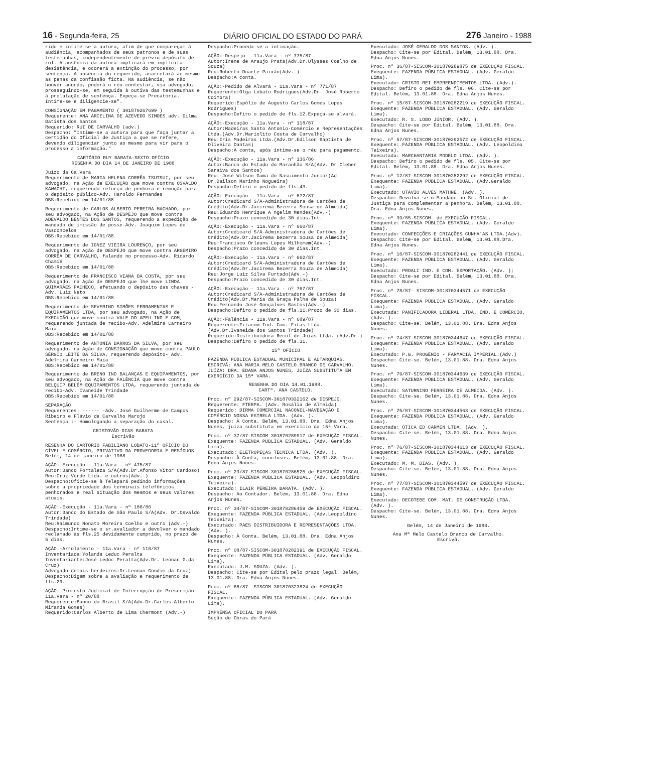16 - Segunda-feira, 25 DIÁRIO OFICIAL DO ESTADO DO PARÁ 276 Janeiro - 1988
rido e intime-se a autora, afim de que compareçam à audiência, acompanhados de seus patronos e de suas testemunhas, independentemente de prévio depósito de rol. A ausência da autora implicará em implícita desistência, e ocorerá a extinção do processo, por sentença. A ausência do requerido, acarretará ao mesmo as penas da confissão ficta. Na audiência, se não houver acordo, poderá o réu contestar, via advogado, prosseguindo-se, em seguida à outiva das testemunhas e à prolatação de sentença. Expeça-se Precatória. Intime-se e diligencie-se".
CONSIGNAÇÃO EM PAGAMENTO ( 301870267699 )
Requerente: ANA ARCELINA DE AZEVEDO SIMOES adv. Dilma Batista dos Santos
Requerido: RUI DE CARVALHO (adv.)
Despacho: "Intime-se a autora para que faça juntar a certidão do Oficial de Justiça a que se refere, devendo diligenciar junto ao mesmo para vir para o processo à informação."
CARTÓRIO RUY BARATA-SEXTO OFÍCIO
RESENHA DO DIA 14 DE JANEIRO DE 1988
Juízo da 6a.Vara
Requerimento de MARIA HELENA CORRÊA TSUTSUI, por seu advogado, na Ação de EXECUÇÃO que move contra OSVALDO KAWACHI, requerendo reforço de penhora e remoção para o depósito público-Adv. Haroldo Fernandes
OBS:Recebido em 14/01/88
Requerimento de CARLOS ALBERTO PEREIRA MACHADO, por seu advogado, na Ação de DESPEJO que move contra ADEVALDO BENTES DOS SANTOS, requerendo a expedição de mandado de imissão de posse-Adv. Joaquim Lopes de Vasconcelos
OBS:Recebido em 14/01/88
Requerimento de IGNEZ VIEIRA LOURENÇO, por seu advogado, na Ação de DESPEJO que move contra ARGEMIRO CORRÊA DE CARVALHO, falando no processo-Adv. Ricardo Chamié
OBS:Recebido em 14/01/88
Requerimento de FRANCISCO VIANA DA COSTA, por seu advogado, na Ação de DESPEJO que lhe move LINDA GUIMARÃES PACHECO, efetuando o depósito das chaves - Adv. Luiz Neto
OBS:Recebido em 14/01/88
Requerimento de SEVERINO SIMÕES FERRAMENTAS E EQUIPAMENTOS LTDA, por seu advogado, na Ação de EXECUÇÃO que move contra VALE DO APEU IND E COM, requerendo juntada de recibo-Adv. Adelmira Carneiro Maia
OBS:Recebido em 14/01/88
Requerimento de ANTONIA BARROS DA SILVA, por seu advogado, na Ação de CONSIGNAÇÃO que move contra PAULO SÉRGIO LEITE DA SILVA, requerendo depósito- Adv. Adelmira Carneiro Maia
OBS:Recebido em 14/01/88
Requerimento de BRENO IND BALANÇAS E EQUIPAMENTOS, por seu advogado, na Ação de FALÊNCIA que move contra BELQUIP BELÉM EQUIPAMENTOS LTDA, requerendo juntada de recibo-Adv. Ivaneide Trindade
OBS:Recebido em 14/01/88
SEPARAÇÃO
Requerentes: ------ -Adv. José Guilherme de Campos Ribeiro e Flávio de Carvalho Marojo
Sentença :- Homologando a separação do casal.
CRISTOVÃO DIAS BARATA
Escrivão
RESENHA DO CARTÓRIO FABILIANO LOBATO-11º OFÍCIO DO CÍVEL E COMÉRCIO, PRIVATIVO DA PROVEDORIA E RESÍDUOS - Belém, 14 de janeiro de 1988
AÇÃO:-Execução - 11a.Vara - nº 475/87
Autor:Banco Fortaleza S/A(Adv.Dr.Afonso Vitor Cardoso)
Reu:Cruz Verde Ltda. e outros(Adv.-)
Despacho:Oficie-se à Telepará pedindo informações sobre a propriedade dos terminais telefônicos penhorados e real situação dos mesmos e seus valores atuais.
AÇÃO:-Execução - 11a.Vara - nº 188/86
Autor:Banco do Estado de São Paulo S/A(Adv. Dr.Osvaldo Trindade)
Reu:Raimundo Nonato Moreira Coelho e outro (Adv.-)
Despacho:Intime-se o sr.avaliador a devolver o mandado reclamado às fls.25 devidamente cumprido, no prazo de 5 dias.
AÇÃO:-Arrolamento - 11a.Vara - nº 116/87
Inventariada:Yolanda Leduc Peralta
Inventariante:José Ledoc Peralta(Adv.Dr. Leonan G.da Cruz)
Advogado demais herdeiros:Dr.Leonan Gondim da Cruz)
Despacho:Digam sobre a avaliação e requerimento de fls.29.
AÇÃO:-Protesto Judicial de Interrupção de Prescrição - 11a.Vara - nº 20/88
Requerente:Banco do Brasil S/A(Adv.Dr.Carlos Alberto Miranda Gomes)
Requerido:Carlos Alberto de Lima Chermont (Adv.-)
Despacho:Proceda-se a intimação.
AÇÃO:-Despejo - 11a.Vara - nº 775/87
Autor:Irene de Araujo Prata(Adv.Dr.Ulysses Coelho de Souza)
Reu:Roberto Duarte Paixão(Adv.-)
Despacho:À conta.
AÇÃO:-Pedido de Alvará - 11a.Vara - nº 771/87
Requerente:Olga Lobato Rodrigues(Adv.Dr. José Roberto Coimbra)
Requerido:Espólio de Augusto Carlos Gomes Lopes Rodrigues)
Despacho:Defiro o pedido de fls.12.Expeça-se alvará.
AÇÃO:-Execução - 11a.Vara - nº 118/87
Autor:Madeiras Santo Antonio-Comércio e Representações Ltda.(Adv.Dr.Mariolito Costa de Carvalho)
Reu:Iris Madeiras Ltda.(Adv.Dr.Edilson Baptista de Oliveira Dantas)
Despacho:À conta, após intime-se o réu para pagamento.
AÇÃO:-Execução - 11a.Vara - nº 136/86
Autor:Banco do Estado do Maranhão S/A(Adv. Dr.Cleber Saraiva dos Santos)
Reu:-José Wilson Gama do Nascimento Junior(Ad Dr.Dailson Marinho Nogueira)
Despacho:Defiro o pedido de fls.43.
AÇÃO:-Execução - 11a.Vara - nº 672/87
Autor:Credicard S/A-Administradora de Cartões de Crédito(Adv.Dr.Jacirema Bezerra Sousa de Almeida)
Reu:Eduardo Henrique A ngelim Mendes(Adv.-)
Despacho:Prazo concedido de 30 dias.Int.
AÇÃO:-Execução - 11a.Vara - nº 660/87
Autor:Credicard S/A-Administradora de Cartões de Crédito(Adv.Dr.Jacirema Bezerra Sousa de Almeida)
Reu:Francisco Orleans Lopes Milhomem(Adv.-)
Despacho:Prazo concedido de 30 dias.Int.
AÇÃO:-Execução - 11a.Vara - nº 662/87
Autor:Credicard S/A-Administradora de Cartões de Crédito(Adv.Dr.Jacirema Bezerra Souza de Almeida)
Reu:Jorge Luiz Silva Furtado(Adv.-)
Despacho:Prazo concedido de 30 dias.Int.
AÇÃO:-Execução - 11a.Vara - nº 767/87
Autor:Credicard S/A-Administradora de Cartões de Crédito(Adv.Dr.Maria da Graça Palha de Souza)
Reu:Fernando José Gonçalves Bastos(Adv.-)
Despacho:Defiro o pedido de fls.11.Prozo de 30 dias.
AÇÃO:-Falência - 11a.Vara - nº 689/87
Requerente:Fitacom Ind. Com. Fitas Ltda. (Adv.Dr.Ivaneide dos Santos Trindade)
Requerido:Distribuidora Recol de Joias Ltda. (Adv.Dr.)
Despacho:Défiro o pedido de fls.31.
15º OFÍCIO
FAZENDA PÚBLICA ESTADUAL MUNICIPAL E AUTARQUIAS.
ESCRIVÃ: ANA MARIA MELO CASTELO BRANCO DE CARVALHO.
JUÍZA: DRA. EDANA ANJOS NUNES, JUÍZA SUBSTITUTA EM EXERCÍCIO DA 15ª VARA.
RESENHA DO DIA 14.01.1988.
CARTº. ANA CASTELO.
Proc. nº 292/87-SISCOM-301870332162 de DESPEJO.
Requerente: FTERPA. (Adv. Rosália de Almeida).
Requerido: DIRMA COMERCIAL NACONEL-NAVEGAÇÃO E COMÉRCIO NOSSA ESTRELA LTDA. (Adv. ).
Despacho: À Conta. Belém, 13.01.88. Dra. Edna Anjos Nunes, juíza substituta em exercício da 15ª Vara.
Proc. nº 37/87-SISCOM-301870289917 de EXECUÇÃO FISCAL.
Exequente: FAZENDA PÚBLICA ESTADUAL. (Adv. Geraldo Lima).
Executado: ELETROPEÇAS TÉCNICA LTDA. (Adv. ).
Despacho: À Conta, conclusos. Belém, 13.01.88. Dra. Edna Anjos Nunes.
Proc. nº 23/87-SISCOM-301870286525 de EXECUÇÃO FISCAL.
Exequente: FAZENDA PÚBLICA ESTADUAL. (Adv. Leopoldino Teixeira).
Executado: ILAIR PEREIRA BARATA. (Adv. ).
Despacho: Ao Contador. Belém, 13.01.88. Dra. Edna Anjos Nunes.
Proc. nº 34/87-SISCOM-301870286459 de EXECUÇÃO FISCAL.
Exequente: FAZENDA PÚBLICA ESTADUAL. (Adv.Leopoldino Teixeira).
Executado: PAES DISTRIBUIDORA E REPRESENTAÇÕES LTDA. (Adv. ).
Despacho: À Conta. Belém, 13.01.88. Dra. Edna Anjos Nunes.
Proc. nº 08/87-SISCOM-301870282391 de EXECUÇÃO FISCAL.
Exequente: FAZENDA PÚBLICA ESTADUAL. (Adv. Geraldo Lima).
Executado: J.M. SOUZA. (Adv. ).
Despacho: Cite-se por Edital pelo prazo legal. Belém, 13.01.88. Dra. Edna Anjos Nunes.
Proc. nº 66/87- SISCOM-301870323824 de EXECUÇÃO FISCAL.
Exequente: FAZENDA PÚBLICA ESTADUAL. (Adv. Geraldo Lima).
IMPRENSA OFICIAL DO PARÁ
Seção de Obras do Pará
Executado: JOSÉ GERALDO DOS SANTOS. (Adv. ).
Despacho: Cite-se por Edital. Belém, 13.01.88. Dra. Edna Anjos Nunes.
Proc. nº 36/87-SISCOM-301870289875 de EXECUÇÃO FISCAL.
Exequente: FAZENDA PÚBLICA ESTADUAL. (Adv. Geraldo Lima).
Executado: CRISTO REI EMPREENDIMENTOS LTDA. (Adv.).
Despacho: Defiro o pedido de fls. 06. Cite-se por Edital. Belém, 13.01.88. Dra. Edna Anjos Nunes.
Proc. nº 15/87-SISCOM-301870282219 de EXECUÇÃO FISCAL.
Exequente: FAZENDA PÚBLICA ESTADUAL. (Adv. Geraldo Lima).
Executado: R. S. LOBO JÚNIOR. (Adv. ).
Despacho: Cite-se por Edital. Belém, 13.01.88. Dra. Edna Anjos Nunes.
Proc. nº 57/87-SISCOM-301870292572 de EXECUÇÃO FISCAL.
Exequente: FAZENDA PÚBLICA ESTADUAL. (Adv. Leopoldino Teixeira).
Executada: MARCHANTARIA MODELO LTDA. (Adv. ).
Despacho: Defiro o pedido de fls. 05. Cite-se por Edital. Belém, 13.01.88. Dra. Edna Anjos Nunes.
Proc. nº 12/87-SISCOM-301870282292 de EXECUÇÃO FISCAL.
Exequente: FAZENDA PÚBLICA ESTADUAL. (Adv.Geraldo Lima).
Executado: OTÁVIO ALVES MATHNE. (Adv. ).
Despacho: Devolva-se o Mandado ao Sr. Oficial de Justiça para complementar a penhora. Belém, 13.01.88. Dra. Edna Anjos Nunes.
Proc. nº 39/85-SISCOM- de EXECUÇÃO FISCAL.
Exequente: FAZENDA PÚBLICA ESTADUAL. (Adv. Geraldo Lima).
Executado: CONFECÇÕES E CRIAÇÕES CUNHA'AS LTDA.(Adv).
Despacho: Cite-se por Edital. Belém, 13.01.88.Dra. Edna Anjos Nunes.
Proc. nº 16/87-SISCOM-301870282441 de EXECUÇÃO FISCAL.
Exequente: FAZENDA PÚBLICA ESTADUAL. (Adv. Geraldo Lima).
Executado: PROALI IND. E COM. EXPORTAÇÃO. (Adv. );
Despacho: Cite-se por Edital. Belém, 13.01.88. Dra. Edna Anjos Nunes.
Proc. nº 78/87- SISCOM-301870344571 de EXECUÇÃO FISCAL.
Exequente: FAZENDA PÚBLICA ESTADUAL. (Adv. Geraldo Lima).
Executada: PANIFICADORA LIBERAL LTDA. IND. E COMÉRCIO. (Adv. ).
Despacho: Cite-se. Belém, 13.01.88. Dra. Edna Anjos Nunes.
Proc. nº 74/87-SISCOM-301870344647 de EXECUÇÃO FISCAL.
Exequente: FAZENDA PÚBLICA ESTADUAL. (Adv. Geraldo Lima).
Executado: P.G. PROGÊNIO - FARMÁCIA IMPERIAL.(Adv.)
Despacho: Cite-se. Belém, 13.01.88. Dra. Edna Anjos Nunes.
Proc. nº 79/87-SISCOM-301870344639 de EXECUÇÃO FISCAL.
Exequente: FAZENDA PÚBLICA ESTADUAL. (Adv. Geraldo Lima).
Executado: SATURNINO FERREIRA DE ALMEIDA. (Adv. ).
Despacho: Cite-se. Belém, 13.01.88. Dra. Edna Anjos Nunes.
Proc. nº 75/87-SISCOM-301870344563 de EXECUÇÃO FISCAL.
Exequente: FAZENDA PÚBLICA ESTADUAL. (Adv. Geraldo Lima).
Executada: ÓTICA ED CARMEN LTDA. (Adv. ).
Despacho: Cite-se. Belém, 13.01.88. Dra. Edna Anjos Nunes.
Proc. nº 76/87-SISCOM-301870344613 de EXECUÇÃO FISCAL.
Exequente: FAZENDA PÚBLICA ESTADUAL. (Adv. Geraldo Lima).
Executado: M. M. DIAS. (Adv. ).
Despacho: Cite-se. Belém, 13.01.88. Dra. Edna Anjos Nunes.
Proc. nº 77/87-SISCOM-301870344597 de EXECUÇÃO FISCAL.
Exequente: FAZENDA PÚBLICA ESTADUAL. (Adv. Geraldo Lima).
Executado: DECOTEBE COM. MAT. DE CONSTRUÇÃO LTDA. (Adv. ).
Despacho: Cite-se. Belém, 13.01.88. Dra. Edna Anjos Nunes.
Belém, 14 de Janeiro de 1988.
Ana Mª Melo Castelo Branco de Carvalho.
Escrivã.